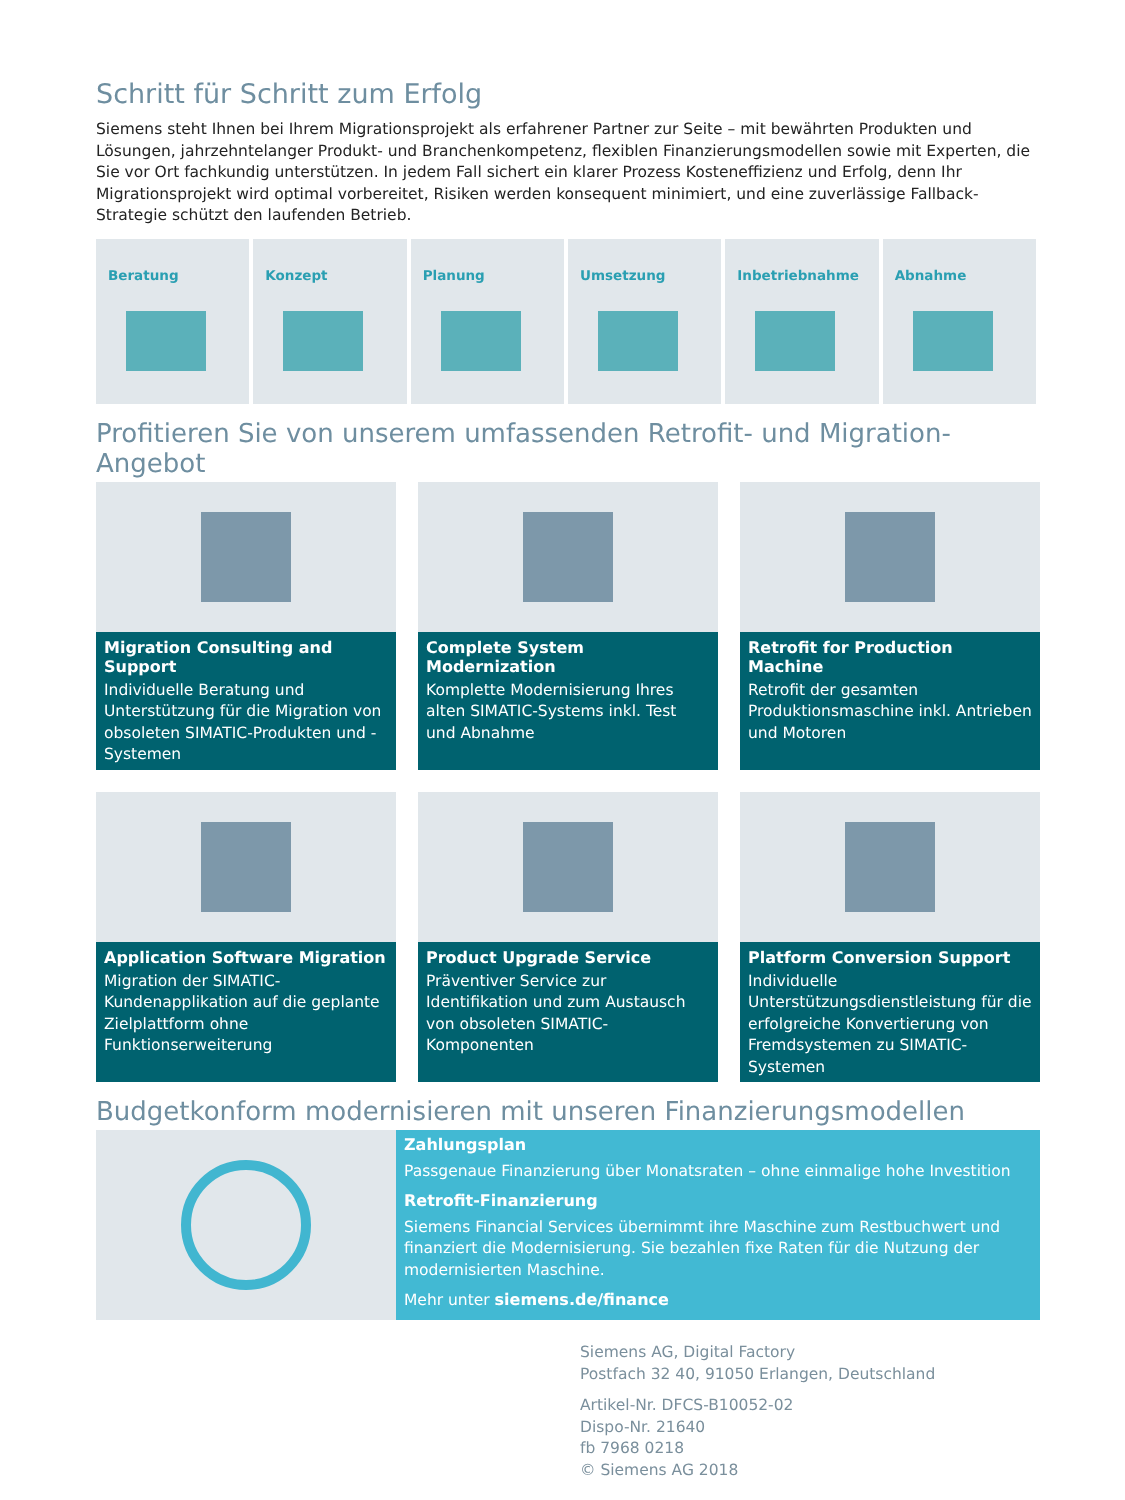Schritt für Schritt zum Erfolg
Siemens steht Ihnen bei Ihrem Migrationsprojekt als erfahrener Partner zur Seite – mit bewährten Produkten und Lösungen, jahrzehntelanger Produkt- und Branchenkompetenz, flexiblen Finanzierungsmodellen sowie mit Experten, die Sie vor Ort fachkundig unterstützen. In jedem Fall sichert ein klarer Prozess Kosteneffizienz und Erfolg, denn Ihr Migrationsprojekt wird optimal vorbereitet, Risiken werden konsequent minimiert, und eine zuverlässige Fallback-Strategie schützt den laufenden Betrieb.
Beratung Konzept Planung Umsetzung Inbetriebnahme Abnahme
Profitieren Sie von unserem umfassenden Retrofit- und Migration-Angebot
Migration Consulting and Support
Individuelle Beratung und Unterstützung für die Migration von obsoleten SIMATIC-Produkten und -Systemen
Complete System Modernization
Komplette Modernisierung Ihres alten SIMATIC-Systems inkl. Test und Abnahme
Retrofit for Production Machine
Retrofit der gesamten Produktionsmaschine inkl. Antrieben und Motoren
Application Software Migration
Migration der SIMATIC-Kundenapplikation auf die geplante Zielplattform ohne Funktionserweiterung
Product Upgrade Service
Präventiver Service zur Identifikation und zum Austausch von obsoleten SIMATIC-Komponenten
Platform Conversion Support
Individuelle Unterstützungsdienstleistung für die erfolgreiche Konvertierung von Fremdsystemen zu SIMATIC-Systemen
Budgetkonform modernisieren mit unseren Finanzierungsmodellen
Zahlungsplan
Passgenaue Finanzierung über Monatsraten – ohne einmalige hohe Investition
Retrofit-Finanzierung
Siemens Financial Services übernimmt ihre Maschine zum Restbuchwert und finanziert die Modernisierung. Sie bezahlen fixe Raten für die Nutzung der modernisierten Maschine.
Mehr unter siemens.de/finance
Siemens AG, Digital Factory
Postfach 32 40, 91050 Erlangen, Deutschland
Artikel-Nr. DFCS-B10052-02
Dispo-Nr. 21640
fb 7968 0218
© Siemens AG 2018